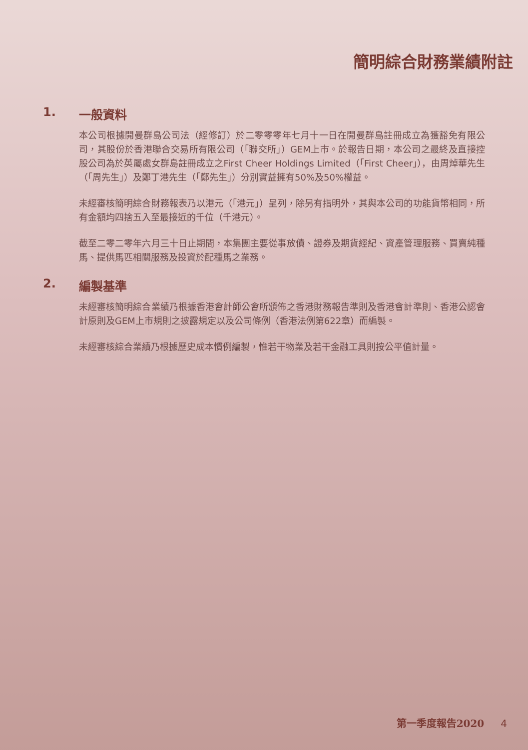簡明綜合財務業績附註
1. 一般資料
本公司根據開曼群島公司法（經修訂）於二零零零年七月十一日在開曼群島註冊成立為獲豁免有限公司，其股份於香港聯合交易所有限公司（「聯交所」）GEM上市。於報告日期，本公司之最終及直接控股公司為於英屬處女群島註冊成立之First Cheer Holdings Limited（「First Cheer」），由周焯華先生（「周先生」）及鄭丁港先生（「鄭先生」）分別實益擁有50%及50%權益。
未經審核簡明綜合財務報表乃以港元（「港元」）呈列，除另有指明外，其與本公司的功能貨幣相同，所有金額均四捨五入至最接近的千位（千港元）。
截至二零二零年六月三十日止期間，本集團主要從事放債、證券及期貨經紀、資產管理服務、買賣純種馬、提供馬匹相關服務及投資於配種馬之業務。
2. 編製基準
未經審核簡明綜合業績乃根據香港會計師公會所頒佈之香港財務報告準則及香港會計準則、香港公認會計原則及GEM上市規則之披露規定以及公司條例（香港法例第622章）而編製。
未經審核綜合業績乃根據歷史成本慣例編製，惟若干物業及若干金融工具則按公平值計量。
第一季度報告2020 4